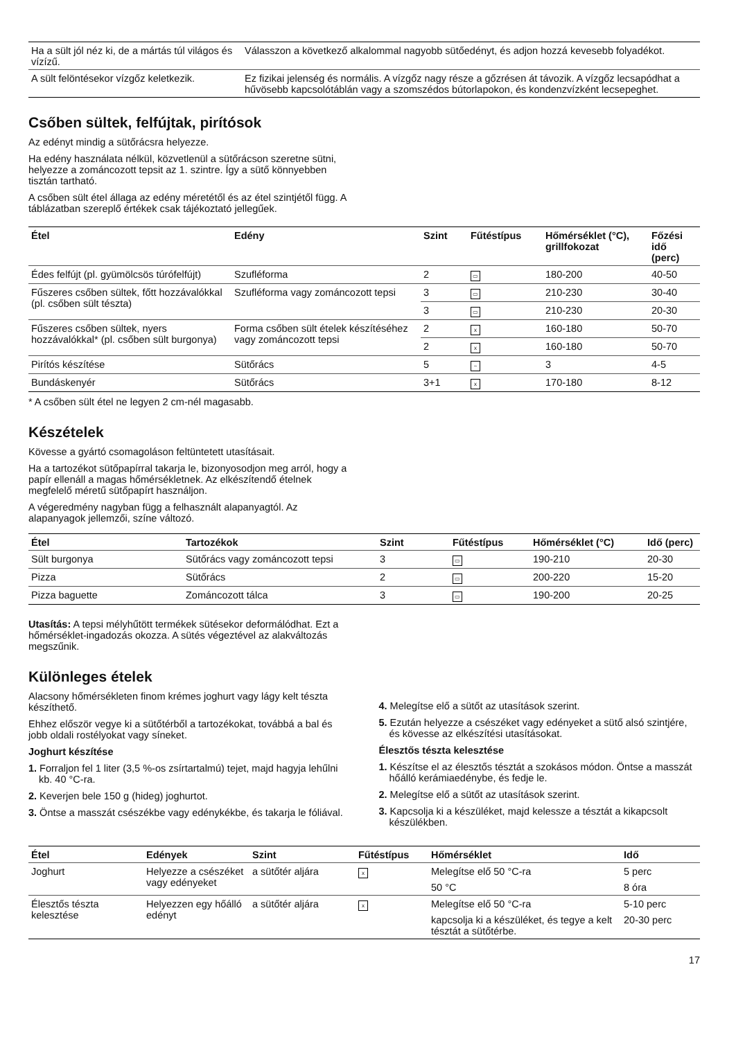| Ha a sült jól néz ki, de a mártás túl világos és vízízű. | Válasszon a következő alkalommal nagyobb sütőedényt, és adjon hozzá kevesebb folyadékot. |
| A sült felöntésekor vízgőz keletkezik. | Ez fizikai jelenség és normális. A vízgőz nagy része a gőzrésen át távozik. A vízgőz lecsapódhat a hűvösebb kapcsolótáblán vagy a szomszédos bútorlapokon, és kondenzvízként lecsepeghet. |
Csőben sültek, felfújtak, pirítósok
Az edényt mindig a sütőrácsra helyezze.
Ha edény használata nélkül, közvetlenül a sütőrácson szeretne sütni, helyezze a zománcozott tepsit az 1. szintre. Így a sütő könnyebben tisztán tartható.
A csőben sült étel állaga az edény méretétől és az étel szintjétől függ. A táblázatban szereplő értékek csak tájékoztató jellegűek.
| Étel | Edény | Szint | Fűtéstípus | Hőmérséklet (°C), grillfokozat | Főzési idő (perc) |
| --- | --- | --- | --- | --- | --- |
| Édes felfújt (pl. gyümölcsös túrófelfújt) | Szufléforma | 2 | ▭ | 180-200 | 40-50 |
| Fűszeres csőben sültek, főtt hozzávalókkal (pl. csőben sült tészta) | Szufléforma vagy zománcozott tepsi | 3 | ▭ | 210-230 | 30-40 |
| | | 3 | ▭ | 210-230 | 20-30 |
| Fűszeres csőben sültek, nyers hozzávalókkal* (pl. csőben sült burgonya) | Forma csőben sült ételek készítéséhez vagy zománcozott tepsi | 2 | x | 160-180 | 50-70 |
| | | 2 | x | 160-180 | 50-70 |
| Pirítós készítése | Sütőrács | 5 | ~ | 3 | 4-5 |
| Bundáskenyér | Sütőrács | 3+1 | x | 170-180 | 8-12 |
* A csőben sült étel ne legyen 2 cm-nél magasabb.
Készételek
Kövesse a gyártó csomagoláson feltüntetett utasításait.
Ha a tartozékot sütőpapírral takarja le, bizonyosodjon meg arról, hogy a papír ellenáll a magas hőmérsékletnek. Az elkészítendő ételnek megfelelő méretű sütőpapírt használjon.
A végeredmény nagyban függ a felhasznált alapanyagtól. Az alapanyagok jellemzői, színe változó.
| Étel | Tartozékok | Szint | Fűtéstípus | Hőmérséklet (°C) | Idő (perc) |
| --- | --- | --- | --- | --- | --- |
| Sült burgonya | Sütőrács vagy zománcozott tepsi | 3 | ▭ | 190-210 | 20-30 |
| Pizza | Sütőrács | 2 | ▭ | 200-220 | 15-20 |
| Pizza baguette | Zománcozott tálca | 3 | ▭ | 190-200 | 20-25 |
Utasítás: A tepsi mélyhűtött termékek sütésekor deformálódhat. Ezt a hőmérséklet-ingadozás okozza. A sütés végeztével az alakváltozás megszűnik.
Különleges ételek
Alacsony hőmérsékleten finom krémes joghurt vagy lágy kelt tészta készíthető.
Ehhez először vegye ki a sütőtérből a tartozékokat, továbbá a bal és jobb oldali rostélyokat vagy síneket.
Joghurt készítése
1. Forraljon fel 1 liter (3,5 %-os zsírtartalmú) tejet, majd hagyja lehűlni kb. 40 °C-ra.
2. Keverjen bele 150 g (hideg) joghurtot.
3. Öntse a masszát csészékbe vagy edénykékbe, és takarja le fóliával.
4. Melegítse elő a sütőt az utasítások szerint.
5. Ezután helyezze a csészéket vagy edényeket a sütő alsó szintjére, és kövesse az elkészítési utasításokat.
Élesztős tészta kelesztése
1. Készítse el az élesztős tésztát a szokásos módon. Öntse a masszát hőálló kerámiaedénybe, és fedje le.
2. Melegítse elő a sütőt az utasítások szerint.
3. Kapcsolja ki a készüléket, majd kelessze a tésztát a kikapcsolt készülékben.
| Étel | Edények | Szint | Fűtéstípus | Hőmérséklet | Idő |
| --- | --- | --- | --- | --- | --- |
| Joghurt | Helyezze a csészéket vagy edényeket | a sütőtér aljára | x | Melegítse elő 50 °C-ra | 5 perc |
| | | | | 50 °C | 8 óra |
| Élesztős tészta kelesztése | Helyezzen egy hőálló edényt | a sütőtér aljára | x | Melegítse elő 50 °C-ra | 5-10 perc |
| | | | | kapcsolja ki a készüléket, és tegye a kelt tésztát a sütőtérbe. | 20-30 perc |
17